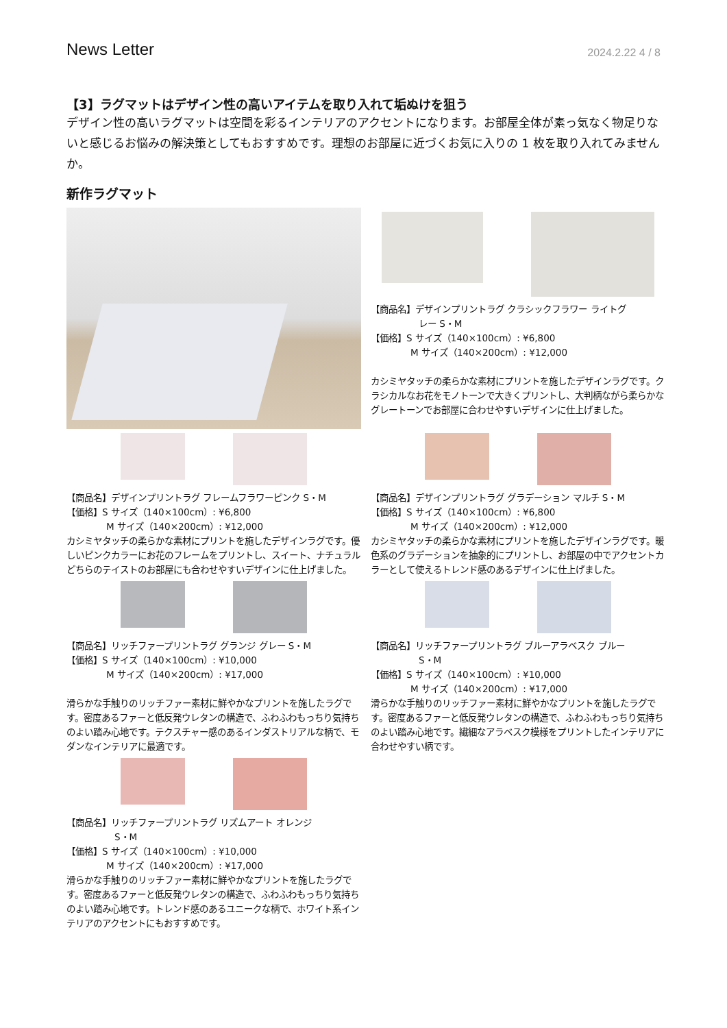News Letter 2024.2.22 4 / 8
【3】ラグマットはデザイン性の高いアイテムを取り入れて垢ぬけを狙う
デザイン性の高いラグマットは空間を彩るインテリアのアクセントになります。お部屋全体が素っ気なく物足りないと感じるお悩みの解決策としてもおすすめです。理想のお部屋に近づくお気に入りの 1 枚を取り入れてみませんか。
新作ラグマット
【商品名】デザインプリントラグ クラシックフラワー ライトグ
レー S・M
【価格】S サイズ（140×100cm）: ¥6,800
M サイズ（140×200cm）: ¥12,000
カシミヤタッチの柔らかな素材にプリントを施したデザインラグです。クラシカルなお花をモノトーンで大きくプリントし、大判柄ながら柔らかなグレートーンでお部屋に合わせやすいデザインに仕上げました。
【商品名】デザインプリントラグ フレームフラワーピンク S・M
【価格】S サイズ（140×100cm）: ¥6,800
M サイズ（140×200cm）: ¥12,000
カシミヤタッチの柔らかな素材にプリントを施したデザインラグです。優しいピンクカラーにお花のフレームをプリントし、スイート、ナチュラルどちらのテイストのお部屋にも合わせやすいデザインに仕上げました。
【商品名】デザインプリントラグ グラデーション マルチ S・M
【価格】S サイズ（140×100cm）: ¥6,800
M サイズ（140×200cm）: ¥12,000
カシミヤタッチの柔らかな素材にプリントを施したデザインラグです。暖色系のグラデーションを抽象的にプリントし、お部屋の中でアクセントカラーとして使えるトレンド感のあるデザインに仕上げました。
【商品名】リッチファープリントラグ グランジ グレー S・M
【価格】S サイズ（140×100cm）: ¥10,000
M サイズ（140×200cm）: ¥17,000
滑らかな手触りのリッチファー素材に鮮やかなプリントを施したラグです。密度あるファーと低反発ウレタンの構造で、ふわふわもっちり気持ちのよい踏み心地です。テクスチャー感のあるインダストリアルな柄で、モダンなインテリアに最適です。
【商品名】リッチファープリントラグ ブルーアラベスク ブルー
S・M
【価格】S サイズ（140×100cm）: ¥10,000
M サイズ（140×200cm）: ¥17,000
滑らかな手触りのリッチファー素材に鮮やかなプリントを施したラグです。密度あるファーと低反発ウレタンの構造で、ふわふわもっちり気持ちのよい踏み心地です。繊細なアラベスク模様をプリントしたインテリアに合わせやすい柄です。
【商品名】リッチファープリントラグ リズムアート オレンジ
S・M
【価格】S サイズ（140×100cm）: ¥10,000
M サイズ（140×200cm）: ¥17,000
滑らかな手触りのリッチファー素材に鮮やかなプリントを施したラグです。密度あるファーと低反発ウレタンの構造で、ふわふわもっちり気持ちのよい踏み心地です。トレンド感のあるユニークな柄で、ホワイト系インテリアのアクセントにもおすすめです。